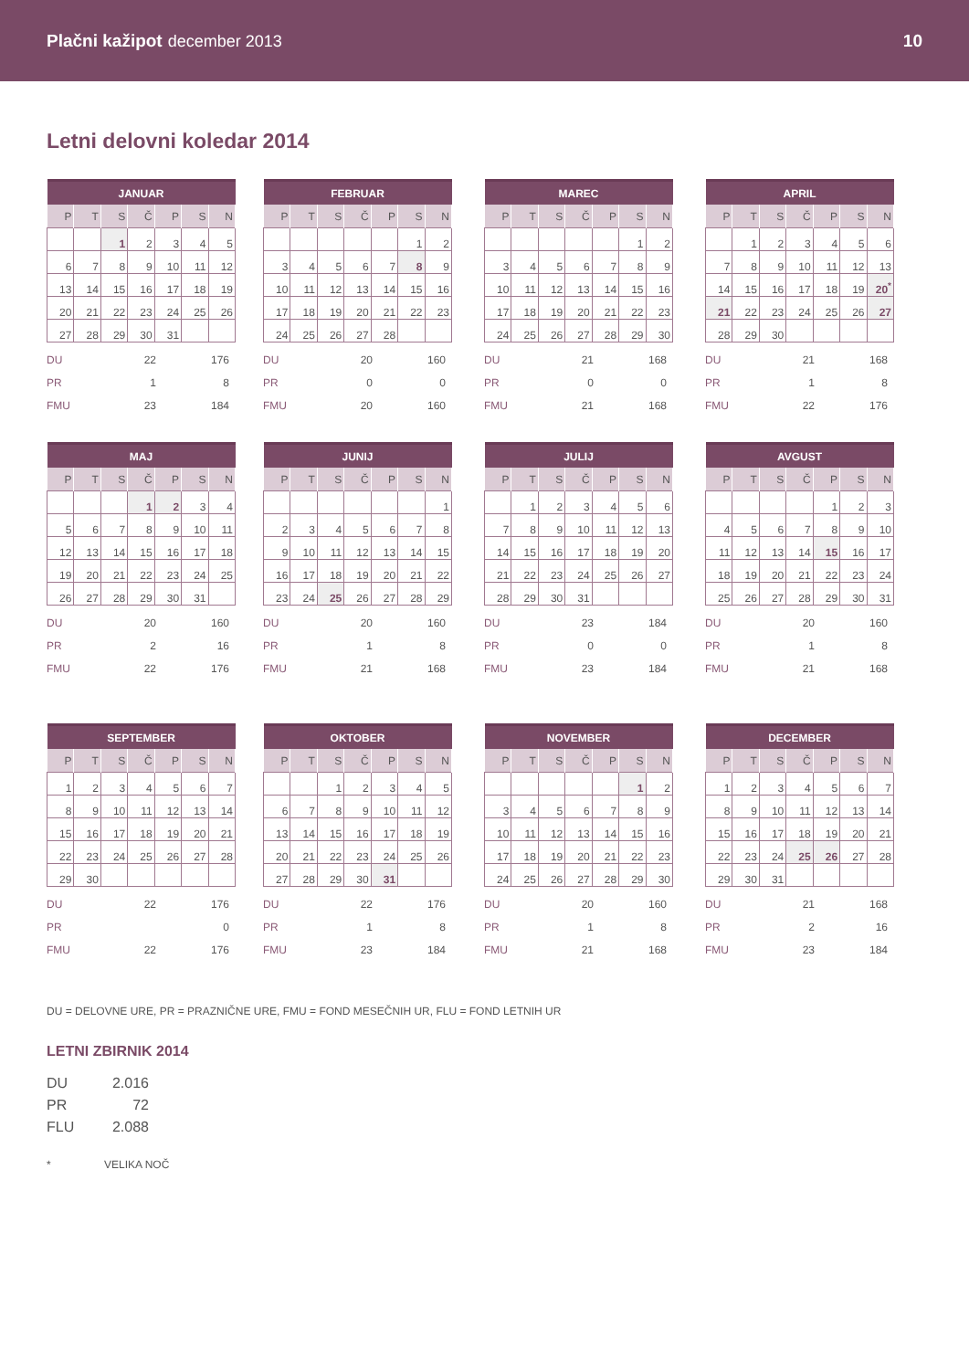Plačni kažipot december 2013 10
Letni delovni koledar 2014
| JANUAR | | | | | | |
| --- | --- | --- | --- | --- | --- | --- |
| P | T | S | Č | P | S | N |
| | | 1 | 2 | 3 | 4 | 5 |
| 6 | 7 | 8 | 9 | 10 | 11 | 12 |
| 13 | 14 | 15 | 16 | 17 | 18 | 19 |
| 20 | 21 | 22 | 23 | 24 | 25 | 26 |
| 27 | 28 | 29 | 30 | 31 | | |
| DU | 22 | 176 |
| PR | 1 | 8 |
| FMU | 23 | 184 |
| FEBRUAR | | | | | | |
| --- | --- | --- | --- | --- | --- | --- |
| P | T | S | Č | P | S | N |
| | | | | | 1 | 2 |
| 3 | 4 | 5 | 6 | 7 | 8 | 9 |
| 10 | 11 | 12 | 13 | 14 | 15 | 16 |
| 17 | 18 | 19 | 20 | 21 | 22 | 23 |
| 24 | 25 | 26 | 27 | 28 | | |
| DU | 20 | 160 |
| PR | 0 | 0 |
| FMU | 20 | 160 |
| MAREC | | | | | | |
| --- | --- | --- | --- | --- | --- | --- |
| P | T | S | Č | P | S | N |
| | | | | | 1 | 2 |
| 3 | 4 | 5 | 6 | 7 | 8 | 9 |
| 10 | 11 | 12 | 13 | 14 | 15 | 16 |
| 17 | 18 | 19 | 20 | 21 | 22 | 23 |
| 24 | 25 | 26 | 27 | 28 | 29 | 30 |
| DU | 21 | 168 |
| PR | 0 | 0 |
| FMU | 21 | 168 |
| APRIL | | | | | | |
| --- | --- | --- | --- | --- | --- | --- |
| P | T | S | Č | P | S | N |
| | 1 | 2 | 3 | 4 | 5 | 6 |
| 7 | 8 | 9 | 10 | 11 | 12 | 13 |
| 14 | 15 | 16 | 17 | 18 | 19 | 20<sup>*</sup> |
| 21 | 22 | 23 | 24 | 25 | 26 | 27 |
| 28 | 29 | 30 | | | | |
| DU | 21 | 168 |
| PR | 1 | 8 |
| FMU | 22 | 176 |
| MAJ | | | | | | |
| --- | --- | --- | --- | --- | --- | --- |
| P | T | S | Č | P | S | N |
| | | | 1 | 2 | 3 | 4 |
| 5 | 6 | 7 | 8 | 9 | 10 | 11 |
| 12 | 13 | 14 | 15 | 16 | 17 | 18 |
| 19 | 20 | 21 | 22 | 23 | 24 | 25 |
| 26 | 27 | 28 | 29 | 30 | 31 | |
| DU | 20 | 160 |
| PR | 2 | 16 |
| FMU | 22 | 176 |
| JUNIJ | | | | | | |
| --- | --- | --- | --- | --- | --- | --- |
| P | T | S | Č | P | S | N |
| | | | | | | 1 |
| 2 | 3 | 4 | 5 | 6 | 7 | 8 |
| 9 | 10 | 11 | 12 | 13 | 14 | 15 |
| 16 | 17 | 18 | 19 | 20 | 21 | 22 |
| 23 | 24 | 25 | 26 | 27 | 28 | 29 |
| DU | 20 | 160 |
| PR | 1 | 8 |
| FMU | 21 | 168 |
| JULIJ | | | | | | |
| --- | --- | --- | --- | --- | --- | --- |
| P | T | S | Č | P | S | N |
| | 1 | 2 | 3 | 4 | 5 | 6 |
| 7 | 8 | 9 | 10 | 11 | 12 | 13 |
| 14 | 15 | 16 | 17 | 18 | 19 | 20 |
| 21 | 22 | 23 | 24 | 25 | 26 | 27 |
| 28 | 29 | 30 | 31 | | | |
| DU | 23 | 184 |
| PR | 0 | 0 |
| FMU | 23 | 184 |
| AVGUST | | | | | | |
| --- | --- | --- | --- | --- | --- | --- |
| P | T | S | Č | P | S | N |
| | | | | 1 | 2 | 3 |
| 4 | 5 | 6 | 7 | 8 | 9 | 10 |
| 11 | 12 | 13 | 14 | 15 | 16 | 17 |
| 18 | 19 | 20 | 21 | 22 | 23 | 24 |
| 25 | 26 | 27 | 28 | 29 | 30 | 31 |
| DU | 20 | 160 |
| PR | 1 | 8 |
| FMU | 21 | 168 |
| SEPTEMBER | | | | | | |
| --- | --- | --- | --- | --- | --- | --- |
| P | T | S | Č | P | S | N |
| 1 | 2 | 3 | 4 | 5 | 6 | 7 |
| 8 | 9 | 10 | 11 | 12 | 13 | 14 |
| 15 | 16 | 17 | 18 | 19 | 20 | 21 |
| 22 | 23 | 24 | 25 | 26 | 27 | 28 |
| 29 | 30 | | | | | |
| DU | 22 | 176 |
| PR | | 0 |
| FMU | 22 | 176 |
| OKTOBER | | | | | | |
| --- | --- | --- | --- | --- | --- | --- |
| P | T | S | Č | P | S | N |
| | | 1 | 2 | 3 | 4 | 5 |
| 6 | 7 | 8 | 9 | 10 | 11 | 12 |
| 13 | 14 | 15 | 16 | 17 | 18 | 19 |
| 20 | 21 | 22 | 23 | 24 | 25 | 26 |
| 27 | 28 | 29 | 30 | 31 | | |
| DU | 22 | 176 |
| PR | 1 | 8 |
| FMU | 23 | 184 |
| NOVEMBER | | | | | | |
| --- | --- | --- | --- | --- | --- | --- |
| P | T | S | Č | P | S | N |
| | | | | | 1 | 2 |
| 3 | 4 | 5 | 6 | 7 | 8 | 9 |
| 10 | 11 | 12 | 13 | 14 | 15 | 16 |
| 17 | 18 | 19 | 20 | 21 | 22 | 23 |
| 24 | 25 | 26 | 27 | 28 | 29 | 30 |
| DU | 20 | 160 |
| PR | 1 | 8 |
| FMU | 21 | 168 |
| DECEMBER | | | | | | |
| --- | --- | --- | --- | --- | --- | --- |
| P | T | S | Č | P | S | N |
| 1 | 2 | 3 | 4 | 5 | 6 | 7 |
| 8 | 9 | 10 | 11 | 12 | 13 | 14 |
| 15 | 16 | 17 | 18 | 19 | 20 | 21 |
| 22 | 23 | 24 | 25 | 26 | 27 | 28 |
| 29 | 30 | 31 | | | | |
| DU | 21 | 168 |
| PR | 2 | 16 |
| FMU | 23 | 184 |
DU = DELOVNE URE, PR = PRAZNIČNE URE, FMU = FOND MESEČNIH UR, FLU = FOND LETNIH UR
LETNI ZBIRNIK 2014
| DU | 2.016 |
| PR | 72 |
| FLU | 2.088 |
* VELIKA NOČ